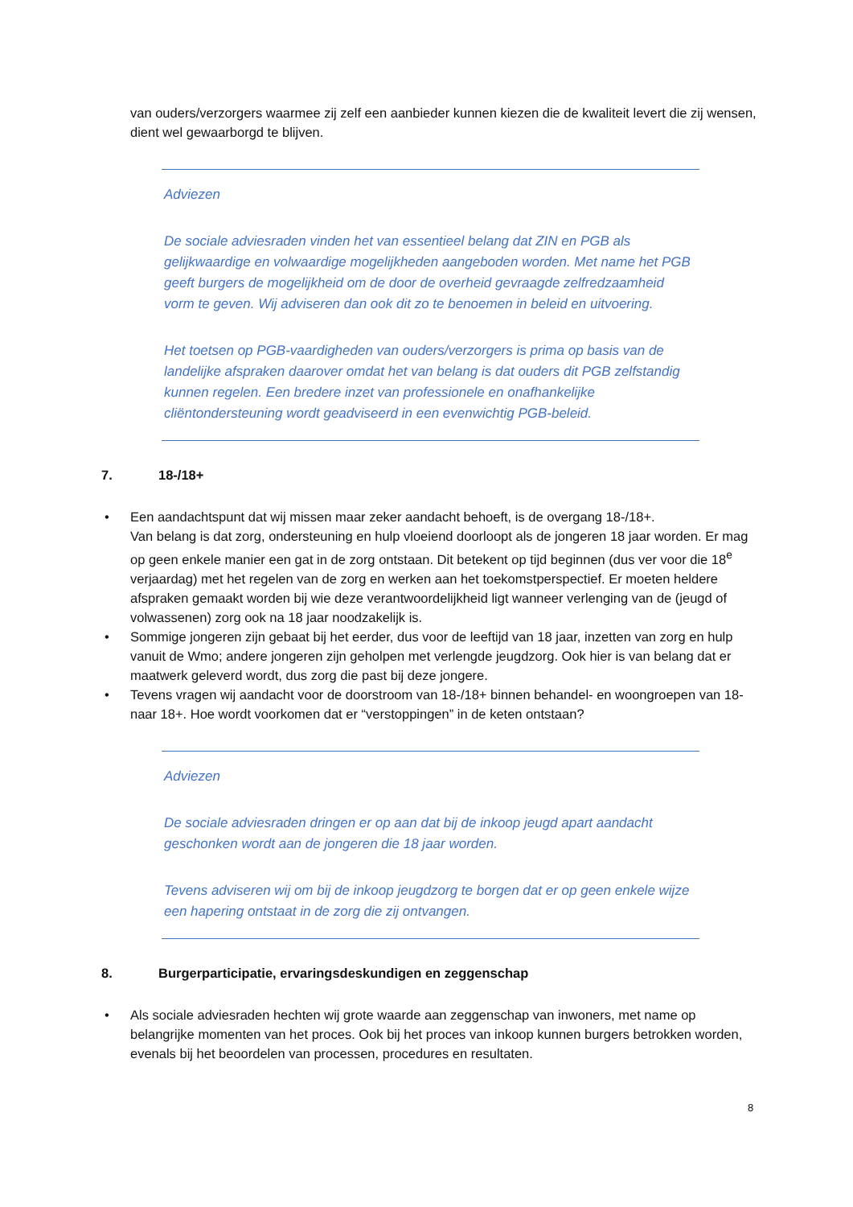van ouders/verzorgers waarmee zij zelf een aanbieder kunnen kiezen die de kwaliteit levert die zij wensen, dient wel gewaarborgd te blijven.
Adviezen
De sociale adviesraden vinden het van essentieel belang dat ZIN en PGB als gelijkwaardige en volwaardige mogelijkheden aangeboden worden. Met name het PGB geeft burgers de mogelijkheid om de door de overheid gevraagde zelfredzaamheid vorm te geven. Wij adviseren dan ook dit zo te benoemen in beleid en uitvoering.
Het toetsen op PGB-vaardigheden van ouders/verzorgers is prima op basis van de landelijke afspraken daarover omdat het van belang is dat ouders dit PGB zelfstandig kunnen regelen. Een bredere inzet van professionele en onafhankelijke cliëntondersteuning wordt geadviseerd in een evenwichtig PGB-beleid.
7. 18-/18+
• Een aandachtspunt dat wij missen maar zeker aandacht behoeft, is de overgang 18-/18+.
Van belang is dat zorg, ondersteuning en hulp vloeiend doorloopt als de jongeren 18 jaar worden. Er mag op geen enkele manier een gat in de zorg ontstaan. Dit betekent op tijd beginnen (dus ver voor die 18<sup>e</sup> verjaardag) met het regelen van de zorg en werken aan het toekomstperspectief. Er moeten heldere afspraken gemaakt worden bij wie deze verantwoordelijkheid ligt wanneer verlenging van de (jeugd of volwassenen) zorg ook na 18 jaar noodzakelijk is.
• Sommige jongeren zijn gebaat bij het eerder, dus voor de leeftijd van 18 jaar, inzetten van zorg en hulp vanuit de Wmo; andere jongeren zijn geholpen met verlengde jeugdzorg. Ook hier is van belang dat er maatwerk geleverd wordt, dus zorg die past bij deze jongere.
• Tevens vragen wij aandacht voor de doorstroom van 18-/18+ binnen behandel- en woongroepen van 18- naar 18+. Hoe wordt voorkomen dat er “verstoppingen” in de keten ontstaan?
Adviezen
De sociale adviesraden dringen er op aan dat bij de inkoop jeugd apart aandacht geschonken wordt aan de jongeren die 18 jaar worden.
Tevens adviseren wij om bij de inkoop jeugdzorg te borgen dat er op geen enkele wijze een hapering ontstaat in de zorg die zij ontvangen.
8. Burgerparticipatie, ervaringsdeskundigen en zeggenschap
• Als sociale adviesraden hechten wij grote waarde aan zeggenschap van inwoners, met name op belangrijke momenten van het proces. Ook bij het proces van inkoop kunnen burgers betrokken worden, evenals bij het beoordelen van processen, procedures en resultaten.
8